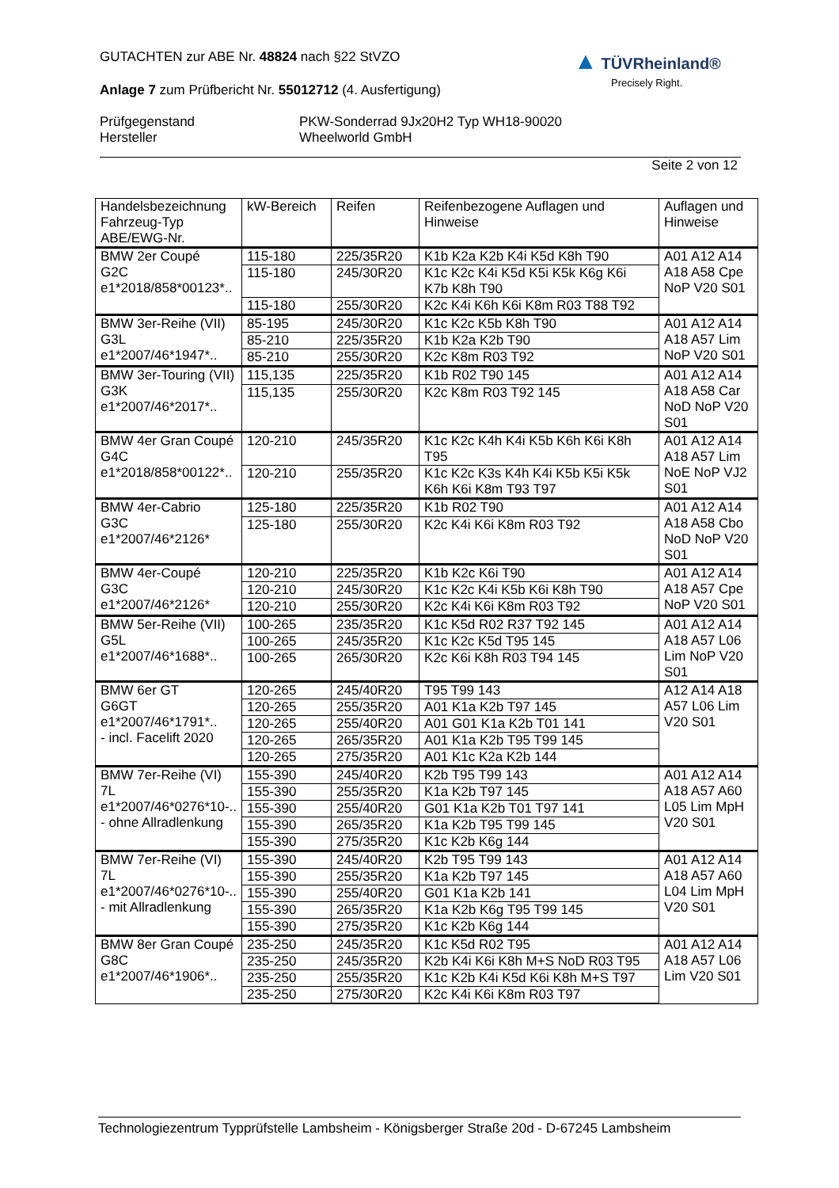GUTACHTEN zur ABE Nr. 48824 nach §22 StVZO
Anlage 7 zum Prüfbericht Nr. 55012712 (4. Ausfertigung)
Prüfgegenstand
Hersteller
PKW-Sonderrad 9Jx20H2 Typ WH18-90020
Wheelworld GmbH
Seite 2 von 12
▲ TÜVRheinland®
Precisely Right.
| Handelsbezeichnung Fahrzeug-Typ ABE/EWG-Nr. | kW-Bereich | Reifen | Reifenbezogene Auflagen und Hinweise | Auflagen und Hinweise |
| --- | --- | --- | --- | --- |
| BMW 2er Coupé G2C e1*2018/858*00123*.. | 115-180 | 225/35R20 | K1b K2a K2b K4i K5d K8h T90 | A01 A12 A14 A18 A58 Cpe NoP V20 S01 |
| | 115-180 | 245/30R20 | K1c K2c K4i K5d K5i K5k K6g K6i K7b K8h T90 | |
| | 115-180 | 255/30R20 | K2c K4i K6h K6i K8m R03 T88 T92 | |
| BMW 3er-Reihe (VII) G3L e1*2007/46*1947*.. | 85-195 | 245/30R20 | K1c K2c K5b K8h T90 | A01 A12 A14 A18 A57 Lim NoP V20 S01 |
| | 85-210 | 225/35R20 | K1b K2a K2b T90 | |
| | 85-210 | 255/30R20 | K2c K8m R03 T92 | |
| BMW 3er-Touring (VII) G3K e1*2007/46*2017*.. | 115,135 | 225/35R20 | K1b R02 T90 145 | A01 A12 A14 A18 A58 Car NoD NoP V20 S01 |
| | 115,135 | 255/30R20 | K2c K8m R03 T92 145 | |
| BMW 4er Gran Coupé G4C e1*2018/858*00122*.. | 120-210 | 245/35R20 | K1c K2c K4h K4i K5b K6h K6i K8h T95 | A01 A12 A14 A18 A57 Lim NoE NoP VJ2 S01 |
| | 120-210 | 255/35R20 | K1c K2c K3s K4h K4i K5b K5i K5k K6h K6i K8m T93 T97 | |
| BMW 4er-Cabrio G3C e1*2007/46*2126* | 125-180 | 225/35R20 | K1b R02 T90 | A01 A12 A14 A18 A58 Cbo NoD NoP V20 S01 |
| | 125-180 | 255/30R20 | K2c K4i K6i K8m R03 T92 | |
| BMW 4er-Coupé G3C e1*2007/46*2126* | 120-210 | 225/35R20 | K1b K2c K6i T90 | A01 A12 A14 A18 A57 Cpe NoP V20 S01 |
| | 120-210 | 245/30R20 | K1c K2c K4i K5b K6i K8h T90 | |
| | 120-210 | 255/30R20 | K2c K4i K6i K8m R03 T92 | |
| BMW 5er-Reihe (VII) G5L e1*2007/46*1688*.. | 100-265 | 235/35R20 | K1c K5d R02 R37 T92 145 | A01 A12 A14 A18 A57 L06 Lim NoP V20 S01 |
| | 100-265 | 245/35R20 | K1c K2c K5d T95 145 | |
| | 100-265 | 265/30R20 | K2c K6i K8h R03 T94 145 | |
| BMW 6er GT G6GT e1*2007/46*1791*.. - incl. Facelift 2020 | 120-265 | 245/40R20 | T95 T99 143 | A12 A14 A18 A57 L06 Lim V20 S01 |
| | 120-265 | 255/35R20 | A01 K1a K2b T97 145 | |
| | 120-265 | 255/40R20 | A01 G01 K1a K2b T01 141 | |
| | 120-265 | 265/35R20 | A01 K1a K2b T95 T99 145 | |
| | 120-265 | 275/35R20 | A01 K1c K2a K2b 144 | |
| BMW 7er-Reihe (VI) 7L e1*2007/46*0276*10-.. - ohne Allradlenkung | 155-390 | 245/40R20 | K2b T95 T99 143 | A01 A12 A14 A18 A57 A60 L05 Lim MpH V20 S01 |
| | 155-390 | 255/35R20 | K1a K2b T97 145 | |
| | 155-390 | 255/40R20 | G01 K1a K2b T01 T97 141 | |
| | 155-390 | 265/35R20 | K1a K2b T95 T99 145 | |
| | 155-390 | 275/35R20 | K1c K2b K6g 144 | |
| BMW 7er-Reihe (VI) 7L e1*2007/46*0276*10-.. - mit Allradlenkung | 155-390 | 245/40R20 | K2b T95 T99 143 | A01 A12 A14 A18 A57 A60 L04 Lim MpH V20 S01 |
| | 155-390 | 255/35R20 | K1a K2b T97 145 | |
| | 155-390 | 255/40R20 | G01 K1a K2b 141 | |
| | 155-390 | 265/35R20 | K1a K2b K6g T95 T99 145 | |
| | 155-390 | 275/35R20 | K1c K2b K6g 144 | |
| BMW 8er Gran Coupé G8C e1*2007/46*1906*.. | 235-250 | 245/35R20 | K1c K5d R02 T95 | A01 A12 A14 A18 A57 L06 Lim V20 S01 |
| | 235-250 | 245/35R20 | K2b K4i K6i K8h M+S NoD R03 T95 | |
| | 235-250 | 255/35R20 | K1c K2b K4i K5d K6i K8h M+S T97 | |
| | 235-250 | 275/30R20 | K2c K4i K6i K8m R03 T97 | |
Technologiezentrum Typprüfstelle Lambsheim - Königsberger Straße 20d - D-67245 Lambsheim